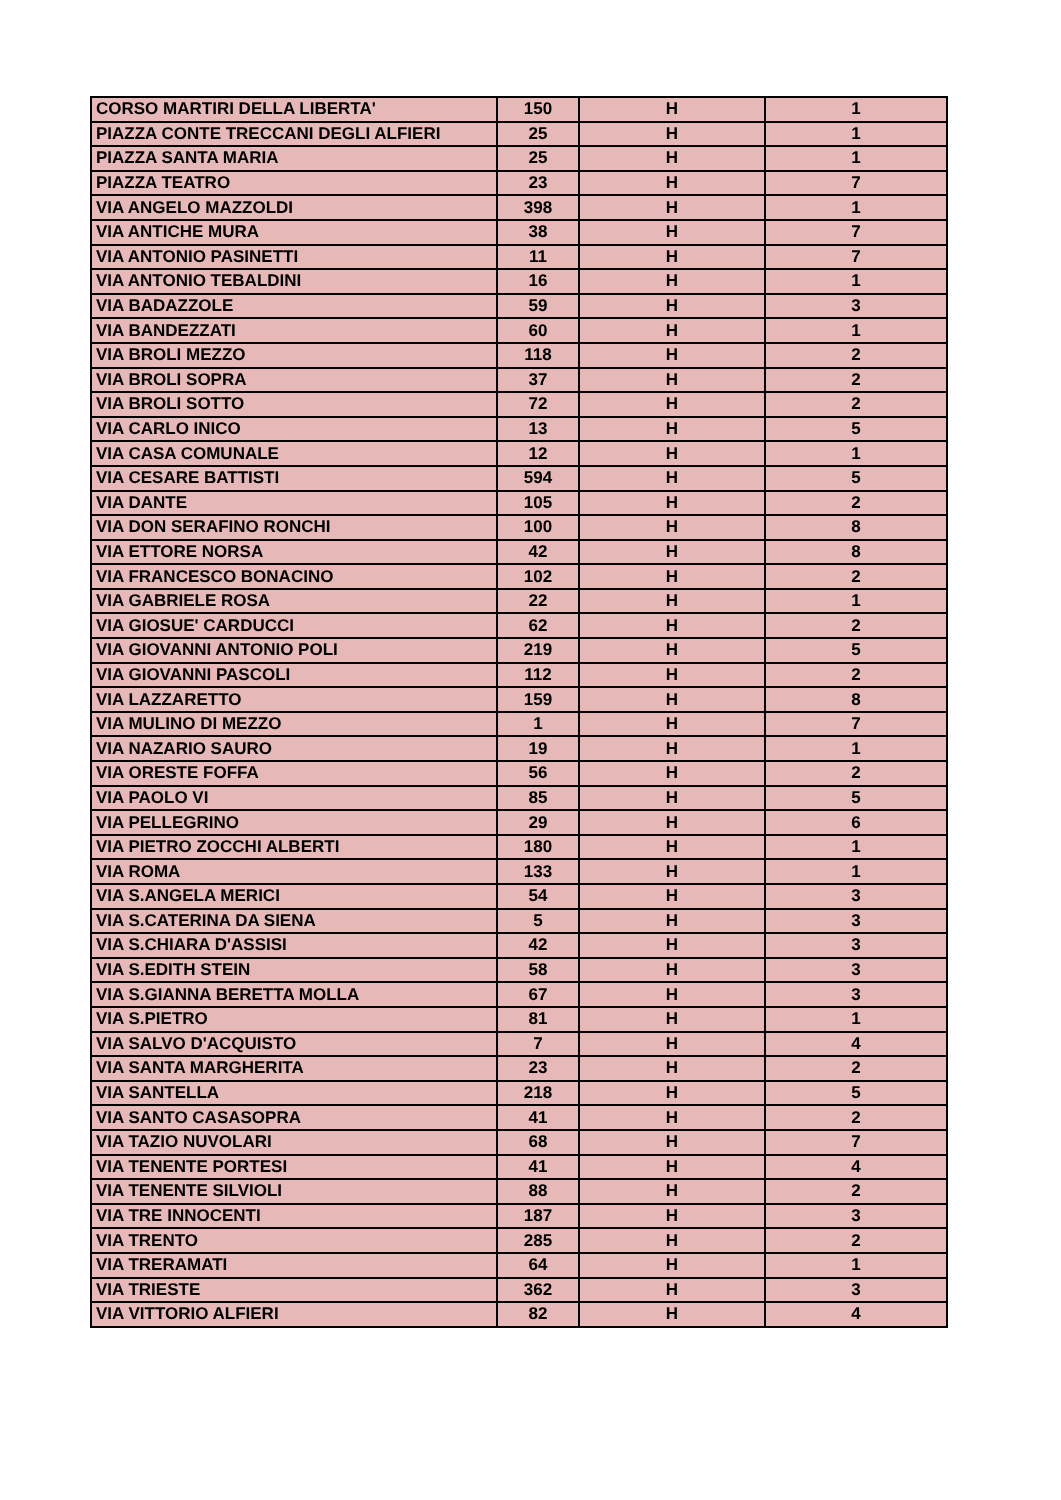| CORSO MARTIRI DELLA LIBERTA' | 150 | H | 1 |
| PIAZZA CONTE TRECCANI DEGLI ALFIERI | 25 | H | 1 |
| PIAZZA SANTA MARIA | 25 | H | 1 |
| PIAZZA TEATRO | 23 | H | 7 |
| VIA ANGELO MAZZOLDI | 398 | H | 1 |
| VIA ANTICHE MURA | 38 | H | 7 |
| VIA ANTONIO PASINETTI | 11 | H | 7 |
| VIA ANTONIO TEBALDINI | 16 | H | 1 |
| VIA BADAZZOLE | 59 | H | 3 |
| VIA BANDEZZATI | 60 | H | 1 |
| VIA BROLI MEZZO | 118 | H | 2 |
| VIA BROLI SOPRA | 37 | H | 2 |
| VIA BROLI SOTTO | 72 | H | 2 |
| VIA CARLO INICO | 13 | H | 5 |
| VIA CASA COMUNALE | 12 | H | 1 |
| VIA CESARE BATTISTI | 594 | H | 5 |
| VIA DANTE | 105 | H | 2 |
| VIA DON SERAFINO RONCHI | 100 | H | 8 |
| VIA ETTORE NORSA | 42 | H | 8 |
| VIA FRANCESCO BONACINO | 102 | H | 2 |
| VIA GABRIELE ROSA | 22 | H | 1 |
| VIA GIOSUE' CARDUCCI | 62 | H | 2 |
| VIA GIOVANNI ANTONIO POLI | 219 | H | 5 |
| VIA GIOVANNI PASCOLI | 112 | H | 2 |
| VIA LAZZARETTO | 159 | H | 8 |
| VIA MULINO DI MEZZO | 1 | H | 7 |
| VIA NAZARIO SAURO | 19 | H | 1 |
| VIA ORESTE FOFFA | 56 | H | 2 |
| VIA PAOLO VI | 85 | H | 5 |
| VIA PELLEGRINO | 29 | H | 6 |
| VIA PIETRO ZOCCHI ALBERTI | 180 | H | 1 |
| VIA ROMA | 133 | H | 1 |
| VIA S.ANGELA MERICI | 54 | H | 3 |
| VIA S.CATERINA DA SIENA | 5 | H | 3 |
| VIA S.CHIARA D'ASSISI | 42 | H | 3 |
| VIA S.EDITH STEIN | 58 | H | 3 |
| VIA S.GIANNA BERETTA MOLLA | 67 | H | 3 |
| VIA S.PIETRO | 81 | H | 1 |
| VIA SALVO D'ACQUISTO | 7 | H | 4 |
| VIA SANTA MARGHERITA | 23 | H | 2 |
| VIA SANTELLA | 218 | H | 5 |
| VIA SANTO CASASOPRA | 41 | H | 2 |
| VIA TAZIO NUVOLARI | 68 | H | 7 |
| VIA TENENTE PORTESI | 41 | H | 4 |
| VIA TENENTE SILVIOLI | 88 | H | 2 |
| VIA TRE INNOCENTI | 187 | H | 3 |
| VIA TRENTO | 285 | H | 2 |
| VIA TRERAMATI | 64 | H | 1 |
| VIA TRIESTE | 362 | H | 3 |
| VIA VITTORIO ALFIERI | 82 | H | 4 |